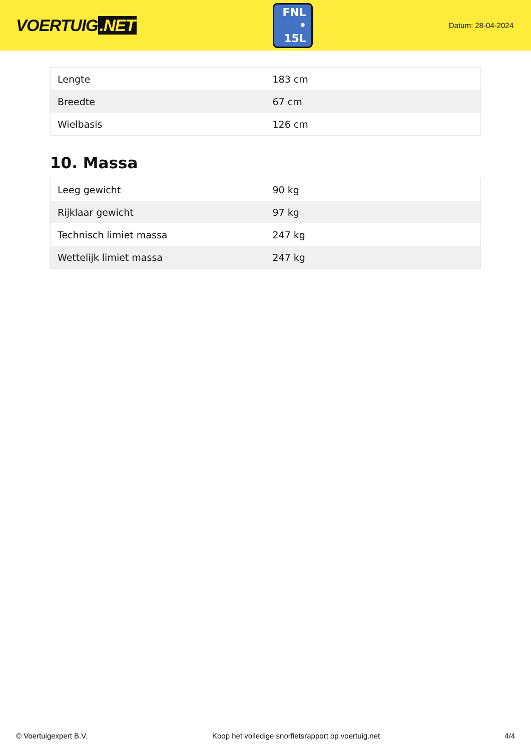VOERTUIG.NET
FNL
• 15L
Datum: 28-04-2024
| Lengte | 183 cm |
| Breedte | 67 cm |
| Wielbasis | 126 cm |
10. Massa
| Leeg gewicht | 90 kg |
| Rijklaar gewicht | 97 kg |
| Technisch limiet massa | 247 kg |
| Wettelijk limiet massa | 247 kg |
© Voertuigexpert B.V. Koop het volledige snorfietsrapport op voertuig.net 4/4